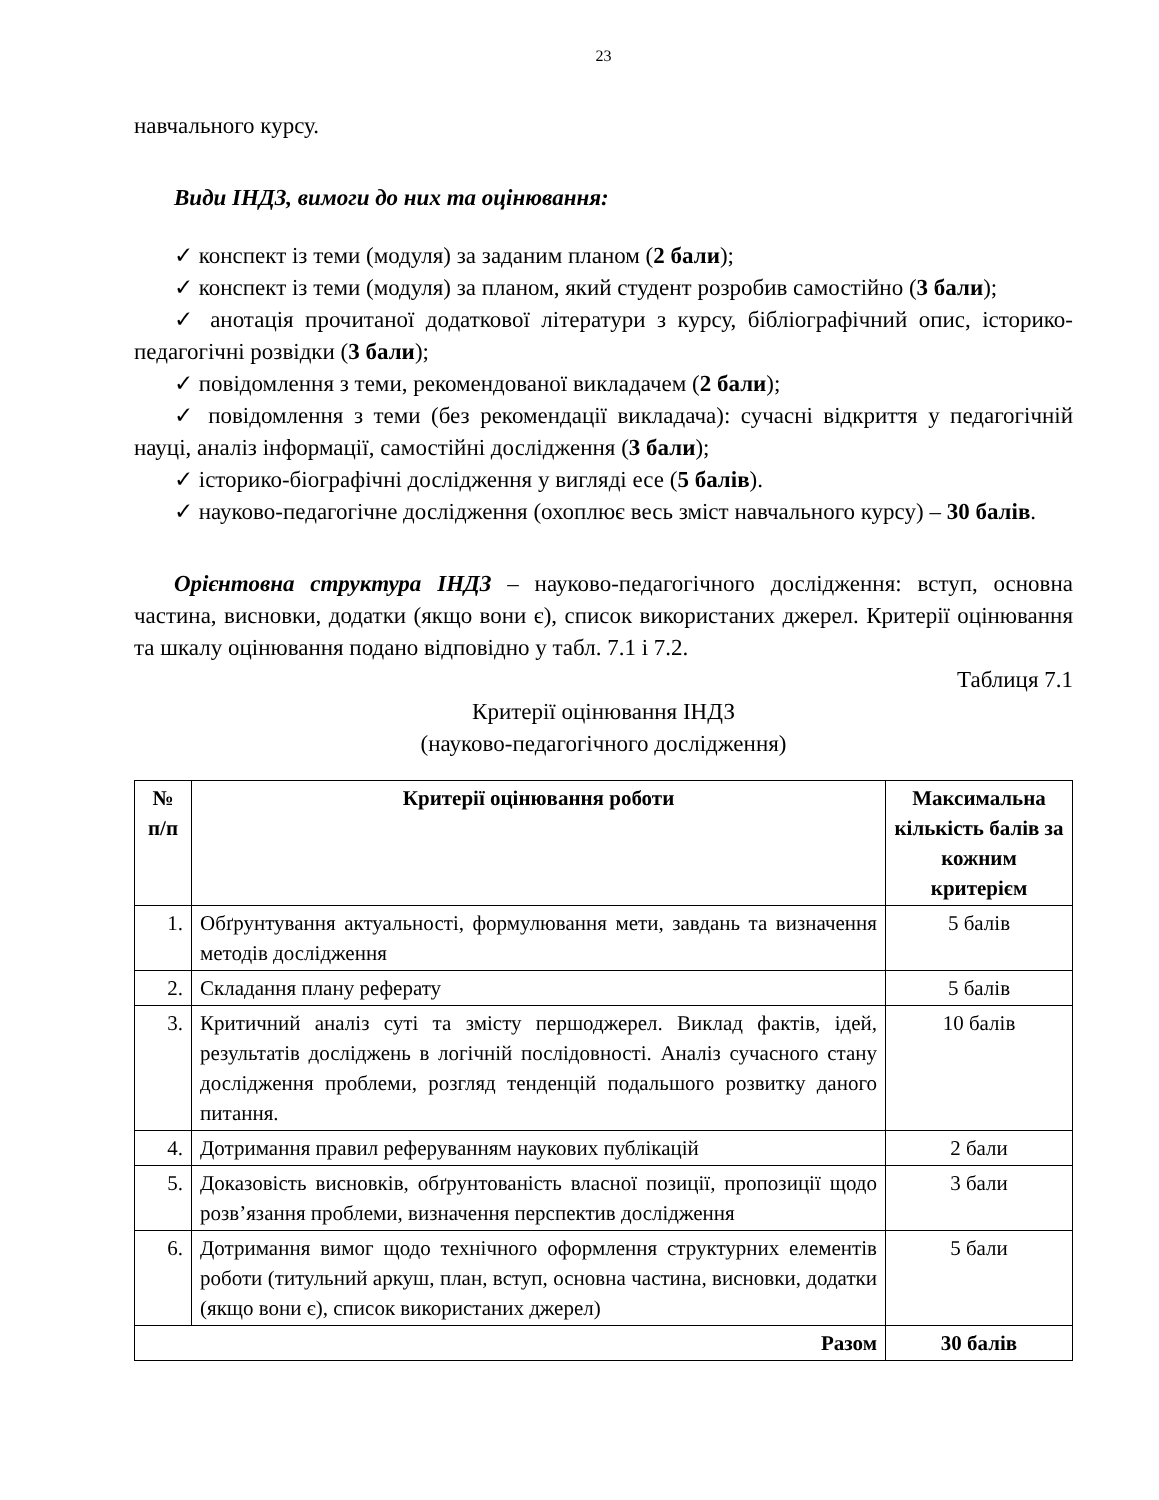23
навчального курсу.
Види ІНДЗ, вимоги до них та оцінювання:
✓ конспект із теми (модуля) за заданим планом (2 бали);
✓ конспект із теми (модуля) за планом, який студент розробив самостійно (3 бали);
✓ анотація прочитаної додаткової літератури з курсу, бібліографічний опис, історико-педагогічні розвідки (3 бали);
✓ повідомлення з теми, рекомендованої викладачем (2 бали);
✓ повідомлення з теми (без рекомендації викладача): сучасні відкриття у педагогічній науці, аналіз інформації, самостійні дослідження (3 бали);
✓ історико-біографічні дослідження у вигляді есе (5 балів).
✓ науково-педагогічне дослідження (охоплює весь зміст навчального курсу) – 30 балів.
Орієнтовна структура ІНДЗ – науково-педагогічного дослідження: вступ, основна частина, висновки, додатки (якщо вони є), список використаних джерел. Критерії оцінювання та шкалу оцінювання подано відповідно у табл. 7.1 і 7.2.
Таблиця 7.1
Критерії оцінювання ІНДЗ
(науково-педагогічного дослідження)
| № п/п | Критерії оцінювання роботи | Максимальна кількість балів за кожним критерієм |
| --- | --- | --- |
| 1. | Обґрунтування актуальності, формулювання мети, завдань та визначення методів дослідження | 5 балів |
| 2. | Складання плану реферату | 5 балів |
| 3. | Критичний аналіз суті та змісту першоджерел. Виклад фактів, ідей, результатів досліджень в логічній послідовності. Аналіз сучасного стану дослідження проблеми, розгляд тенденцій подальшого розвитку даного питання. | 10 балів |
| 4. | Дотримання правил реферуванням наукових публікацій | 2 бали |
| 5. | Доказовість висновків, обґрунтованість власної позиції, пропозиції щодо розв’язання проблеми, визначення перспектив дослідження | 3 бали |
| 6. | Дотримання вимог щодо технічного оформлення структурних елементів роботи (титульний аркуш, план, вступ, основна частина, висновки, додатки (якщо вони є), список використаних джерел) | 5 бали |
| Разом | | 30 балів |